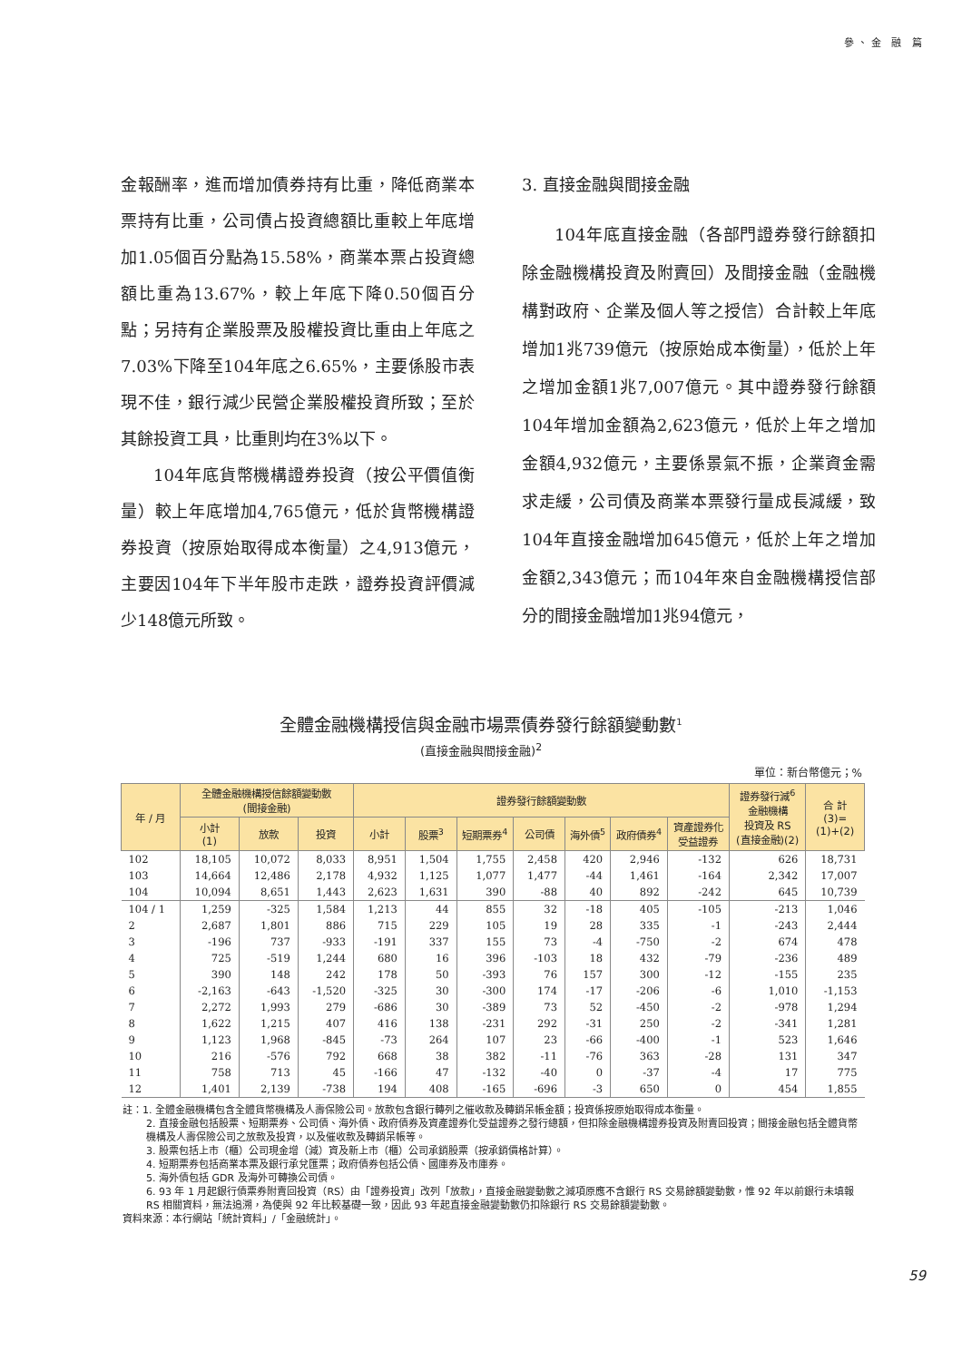參、金 融 篇
金報酬率，進而增加債券持有比重，降低商業本票持有比重，公司債占投資總額比重較上年底增加1.05個百分點為15.58%，商業本票占投資總額比重為13.67%，較上年底下降0.50個百分點；另持有企業股票及股權投資比重由上年底之7.03%下降至104年底之6.65%，主要係股市表現不佳，銀行減少民營企業股權投資所致；至於其餘投資工具，比重則均在3%以下。
104年底貨幣機構證券投資（按公平價值衡量）較上年底增加4,765億元，低於貨幣機構證券投資（按原始取得成本衡量）之4,913億元，主要因104年下半年股市走跌，證券投資評價減少148億元所致。
3. 直接金融與間接金融
104年底直接金融（各部門證券發行餘額扣除金融機構投資及附賣回）及間接金融（金融機構對政府、企業及個人等之授信）合計較上年底增加1兆739億元（按原始成本衡量），低於上年之增加金額1兆7,007億元。其中證券發行餘額104年增加金額為2,623億元，低於上年之增加金額4,932億元，主要係景氣不振，企業資金需求走緩，公司債及商業本票發行量成長減緩，致104年直接金融增加645億元，低於上年之增加金額2,343億元；而104年來自金融機構授信部分的間接金融增加1兆94億元，
全體金融機構授信與金融市場票債券發行餘額變動數<sup>1</sup>
(直接金融與間接金融)<sup>2</sup>
單位：新台幣億元；%
| 年 / 月 | 全體金融機構授信餘額變動數 (間接金融) | | | 證券發行餘額變動數 | | | | | | | 證券發行減<sup>6</sup> 金融機構 投資及 RS (直接金融)(2) | 合 計 (3)= (1)+(2) |
| --- | --- | --- | --- | --- | --- | --- | --- | --- | --- | --- | --- | --- |
| | 小計 (1) | 放款 | 投資 | 小計 | 股票<sup>3</sup> | 短期票券<sup>4</sup> | 公司債 | 海外債<sup>5</sup> | 政府債券<sup>4</sup> | 資產證券化 受益證券 | | |
| 102 | 18,105 | 10,072 | 8,033 | 8,951 | 1,504 | 1,755 | 2,458 | 420 | 2,946 | -132 | 626 | 18,731 |
| 103 | 14,664 | 12,486 | 2,178 | 4,932 | 1,125 | 1,077 | 1,477 | -44 | 1,461 | -164 | 2,342 | 17,007 |
| 104 | 10,094 | 8,651 | 1,443 | 2,623 | 1,631 | 390 | -88 | 40 | 892 | -242 | 645 | 10,739 |
| 104 / 1 | 1,259 | -325 | 1,584 | 1,213 | 44 | 855 | 32 | -18 | 405 | -105 | -213 | 1,046 |
| 2 | 2,687 | 1,801 | 886 | 715 | 229 | 105 | 19 | 28 | 335 | -1 | -243 | 2,444 |
| 3 | -196 | 737 | -933 | -191 | 337 | 155 | 73 | -4 | -750 | -2 | 674 | 478 |
| 4 | 725 | -519 | 1,244 | 680 | 16 | 396 | -103 | 18 | 432 | -79 | -236 | 489 |
| 5 | 390 | 148 | 242 | 178 | 50 | -393 | 76 | 157 | 300 | -12 | -155 | 235 |
| 6 | -2,163 | -643 | -1,520 | -325 | 30 | -300 | 174 | -17 | -206 | -6 | 1,010 | -1,153 |
| 7 | 2,272 | 1,993 | 279 | -686 | 30 | -389 | 73 | 52 | -450 | -2 | -978 | 1,294 |
| 8 | 1,622 | 1,215 | 407 | 416 | 138 | -231 | 292 | -31 | 250 | -2 | -341 | 1,281 |
| 9 | 1,123 | 1,968 | -845 | -73 | 264 | 107 | 23 | -66 | -400 | -1 | 523 | 1,646 |
| 10 | 216 | -576 | 792 | 668 | 38 | 382 | -11 | -76 | 363 | -28 | 131 | 347 |
| 11 | 758 | 713 | 45 | -166 | 47 | -132 | -40 | 0 | -37 | -4 | 17 | 775 |
| 12 | 1,401 | 2,139 | -738 | 194 | 408 | -165 | -696 | -3 | 650 | 0 | 454 | 1,855 |
註：1. 全體金融機構包含全體貨幣機構及人壽保險公司。放款包含銀行轉列之催收款及轉銷呆帳金額；投資係按原始取得成本衡量。
2. 直接金融包括股票、短期票券、公司債、海外債、政府債券及資產證券化受益證券之發行總額，但扣除金融機構證券投資及附賣回投資；間接金融包括全體貨幣機構及人壽保險公司之放款及投資，以及催收款及轉銷呆帳等。
3. 股票包括上市（櫃）公司現金增（減）資及新上市（櫃）公司承銷股票（按承銷價格計算）。
4. 短期票券包括商業本票及銀行承兌匯票；政府債券包括公債、國庫券及市庫券。
5. 海外債包括 GDR 及海外可轉換公司債。
6. 93 年 1 月起銀行債票券附賣回投資（RS）由「證券投資」改列「放款」，直接金融變動數之減項原應不含銀行 RS 交易餘額變動數，惟 92 年以前銀行未填報 RS 相關資料，無法追溯，為使與 92 年比較基礎一致，因此 93 年起直接金融變動數仍扣除銀行 RS 交易餘額變動數。
資料來源：本行網站「統計資料」/「金融統計」。
59